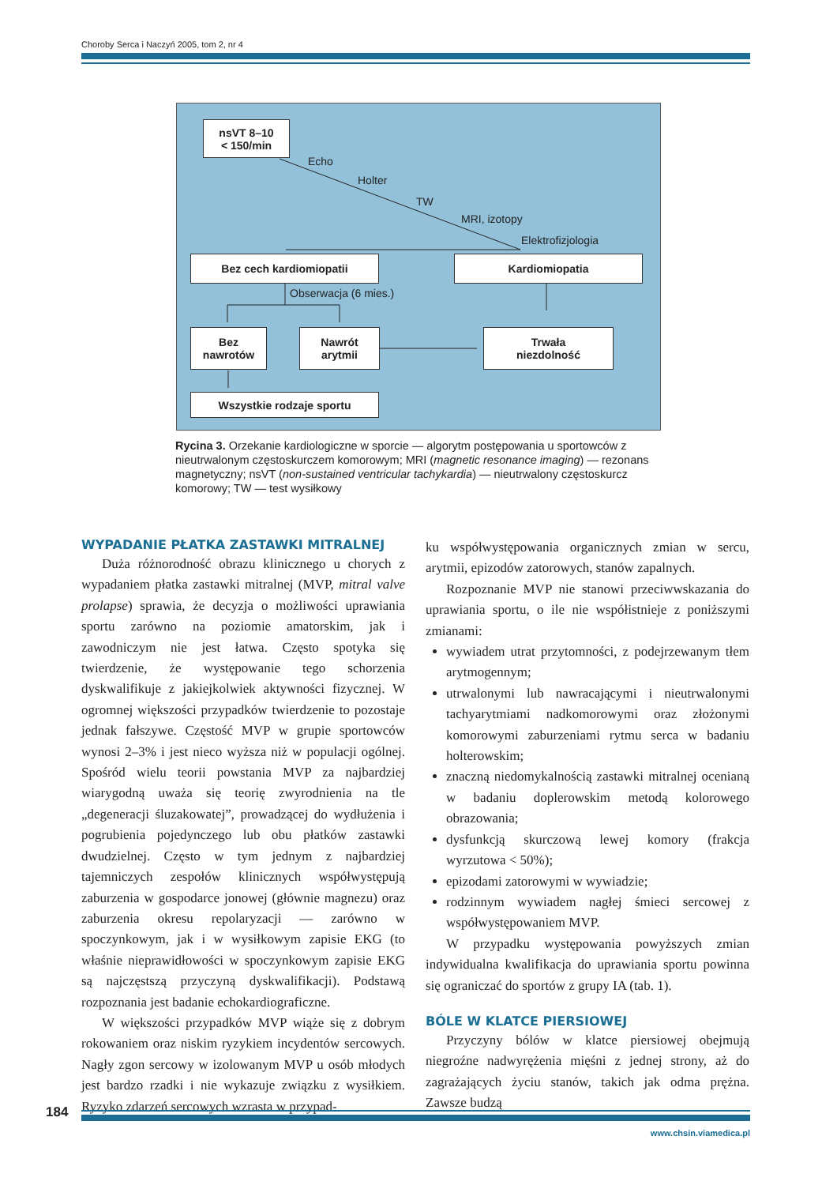Choroby Serca i Naczyń 2005, tom 2, nr 4
nsVT 8–10
< 150/min
Echo
Holter
TW
MRI, izotopy
Elektrofizjologia
Bez cech kardiomiopatii Kardiomiopatia
Obserwacja (6 mies.)
Bez
nawrotów
Nawrót
arytmii
Trwała
niezdolność
Wszystkie rodzaje sportu
Rycina 3. Orzekanie kardiologiczne w sporcie — algorytm postępowania u sportowców z nieutrwalonym częstoskurczem komorowym; MRI (magnetic resonance imaging) — rezonans magnetyczny; nsVT (non-sustained ventricular tachykardia) — nieutrwalony częstoskurcz komorowy; TW — test wysiłkowy
WYPADANIE PŁATKA ZASTAWKI MITRALNEJ
Duża różnorodność obrazu klinicznego u chorych z wypadaniem płatka zastawki mitralnej (MVP, mitral valve prolapse) sprawia, że decyzja o możliwości uprawiania sportu zarówno na poziomie amatorskim, jak i zawodniczym nie jest łatwa. Często spotyka się twierdzenie, że występowanie tego schorzenia dyskwalifikuje z jakiejkolwiek aktywności fizycznej. W ogromnej większości przypadków twierdzenie to pozostaje jednak fałszywe. Częstość MVP w grupie sportowców wynosi 2–3% i jest nieco wyższa niż w populacji ogólnej. Spośród wielu teorii powstania MVP za najbardziej wiarygodną uważa się teorię zwyrodnienia na tle „degeneracji śluzakowatej”, prowadzącej do wydłużenia i pogrubienia pojedynczego lub obu płatków zastawki dwudzielnej. Często w tym jednym z najbardziej tajemniczych zespołów klinicznych współwystępują zaburzenia w gospodarce jonowej (głównie magnezu) oraz zaburzenia okresu repolaryzacji — zarówno w spoczynkowym, jak i w wysiłkowym zapisie EKG (to właśnie nieprawidłowości w spoczynkowym zapisie EKG są najczęstszą przyczyną dyskwalifikacji). Podstawą rozpoznania jest badanie echokardiograficzne.
W większości przypadków MVP wiąże się z dobrym rokowaniem oraz niskim ryzykiem incydentów sercowych. Nagły zgon sercowy w izolowanym MVP u osób młodych jest bardzo rzadki i nie wykazuje związku z wysiłkiem. Ryzyko zdarzeń sercowych wzrasta w przypad-
ku współwystępowania organicznych zmian w sercu, arytmii, epizodów zatorowych, stanów zapalnych.
Rozpoznanie MVP nie stanowi przeciwwskazania do uprawiania sportu, o ile nie współistnieje z poniższymi zmianami:
wywiadem utrat przytomności, z podejrzewanym tłem arytmogennym;
utrwalonymi lub nawracającymi i nieutrwalonymi tachyarytmiami nadkomorowymi oraz złożonymi komorowymi zaburzeniami rytmu serca w badaniu holterowskim;
znaczną niedomykalnością zastawki mitralnej ocenianą w badaniu doplerowskim metodą kolorowego obrazowania;
dysfunkcją skurczową lewej komory (frakcja wyrzutowa < 50%);
epizodami zatorowymi w wywiadzie;
rodzinnym wywiadem nagłej śmieci sercowej z współwystępowaniem MVP.
W przypadku występowania powyższych zmian indywidualna kwalifikacja do uprawiania sportu powinna się ograniczać do sportów z grupy IA (tab. 1).
BÓLE W KLATCE PIERSIOWEJ
Przyczyny bólów w klatce piersiowej obejmują niegroźne nadwyrężenia mięśni z jednej strony, aż do zagrażających życiu stanów, takich jak odma prężna. Zawsze budzą
184
www.chsin.viamedica.pl